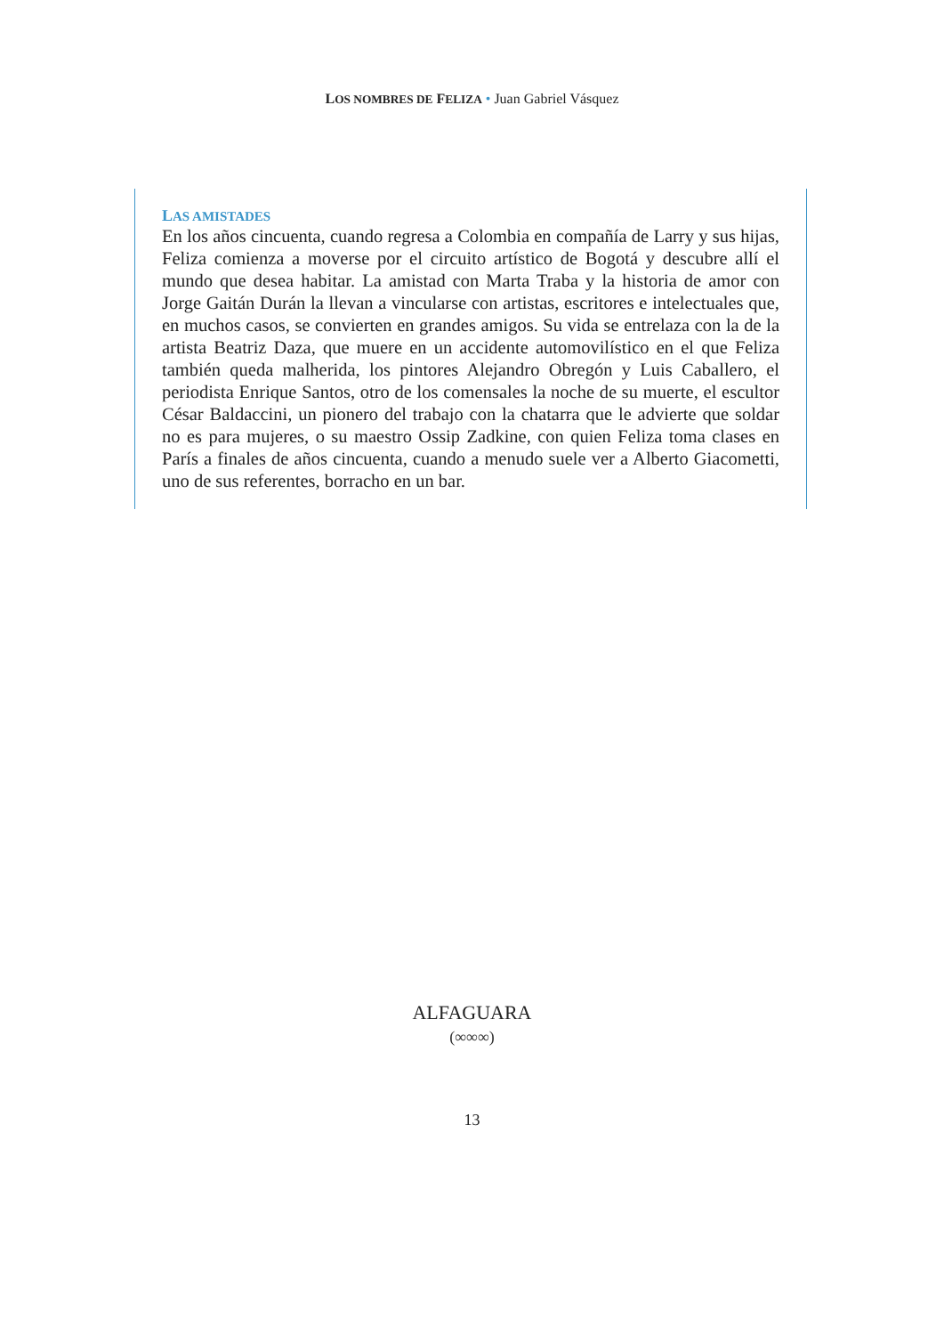LOS NOMBRES DE FELIZA • Juan Gabriel Vásquez
LAS AMISTADES
En los años cincuenta, cuando regresa a Colombia en compañía de Larry y sus hijas, Feliza comienza a moverse por el circuito artístico de Bogotá y descubre allí el mundo que desea habitar. La amistad con Marta Traba y la historia de amor con Jorge Gaitán Durán la llevan a vincularse con artistas, escritores e intelectuales que, en muchos casos, se convierten en grandes amigos. Su vida se entrelaza con la de la artista Beatriz Daza, que muere en un accidente automovilístico en el que Feliza también queda malherida, los pintores Alejandro Obregón y Luis Caballero, el periodista Enrique Santos, otro de los comensales la noche de su muerte, el escultor César Baldaccini, un pionero del trabajo con la chatarra que le advierte que soldar no es para mujeres, o su maestro Ossip Zadkine, con quien Feliza toma clases en París a finales de años cincuenta, cuando a menudo suele ver a Alberto Giacometti, uno de sus referentes, borracho en un bar.
ALFAGUARA
(∞∞∞)
13